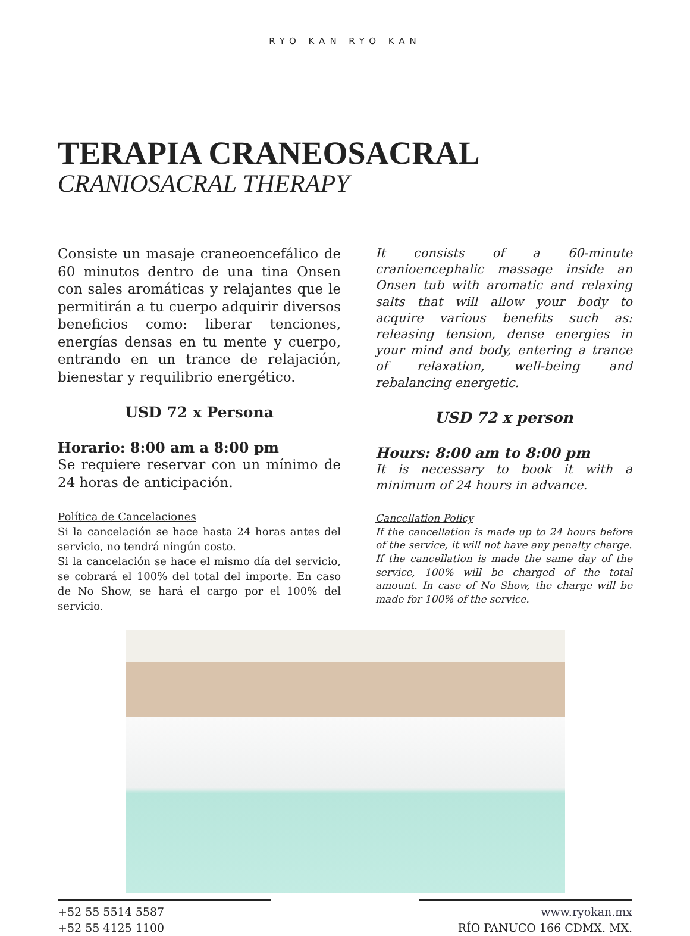RYO KAN RYO KAN
TERAPIA CRANEOSACRAL
CRANIOSACRAL THERAPY
Consiste un masaje craneoencefálico de 60 minutos dentro de una tina Onsen con sales aromáticas y relajantes que le permitirán a tu cuerpo adquirir diversos beneficios como: liberar tenciones, energías densas en tu mente y cuerpo, entrando en un trance de relajación, bienestar y requilibrio energético.
USD 72 x Persona
Horario: 8:00 am a 8:00 pm
Se requiere reservar con un mínimo de 24 horas de anticipación.
Política de Cancelaciones
Si la cancelación se hace hasta 24 horas antes del servicio, no tendrá ningún costo.
Si la cancelación se hace el mismo día del servicio, se cobrará el 100% del total del importe. En caso de No Show, se hará el cargo por el 100% del servicio.
It consists of a 60-minute cranioencephalic massage inside an Onsen tub with aromatic and relaxing salts that will allow your body to acquire various benefits such as: releasing tension, dense energies in your mind and body, entering a trance of relaxation, well-being and rebalancing energetic.
USD 72 x person
Hours: 8:00 am to 8:00 pm
It is necessary to book it with a minimum of 24 hours in advance.
Cancellation Policy
If the cancellation is made up to 24 hours before of the service, it will not have any penalty charge.
If the cancellation is made the same day of the service, 100% will be charged of the total amount. In case of No Show, the charge will be made for 100% of the service.
+52 55 5514 5587
+52 55 4125 1100
www.ryokan.mx
RÍO PANUCO 166 CDMX. MX.